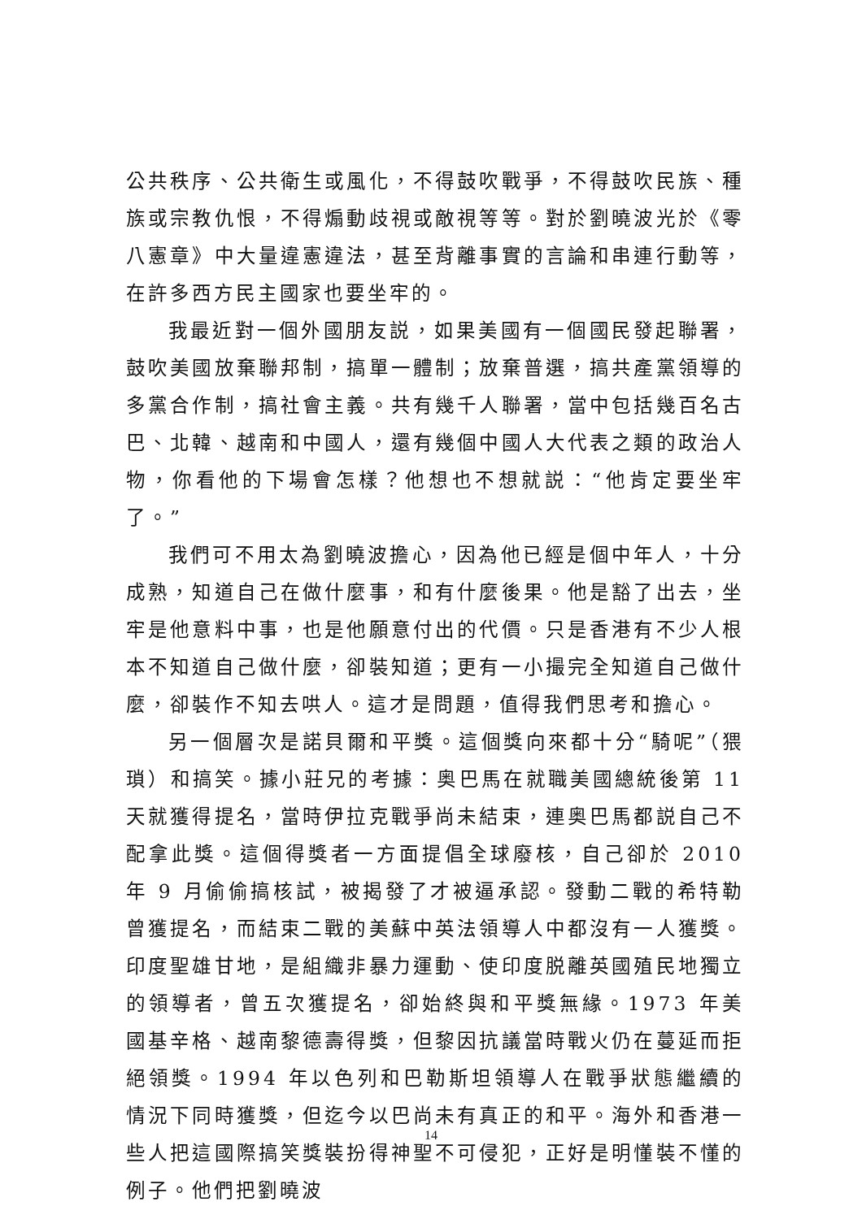公共秩序、公共衛生或風化，不得鼓吹戰爭，不得鼓吹民族、種族或宗教仇恨，不得煽動歧視或敵視等等。對於劉曉波光於《零八憲章》中大量違憲違法，甚至背離事實的言論和串連行動等，在許多西方民主國家也要坐牢的。
我最近對一個外國朋友説，如果美國有一個國民發起聯署，鼓吹美國放棄聯邦制，搞單一體制；放棄普選，搞共產黨領導的多黨合作制，搞社會主義。共有幾千人聯署，當中包括幾百名古巴、北韓、越南和中國人，還有幾個中國人大代表之類的政治人物，你看他的下場會怎樣？他想也不想就説：“他肯定要坐牢了。”
我們可不用太為劉曉波擔心，因為他已經是個中年人，十分成熟，知道自己在做什麼事，和有什麼後果。他是豁了出去，坐牢是他意料中事，也是他願意付出的代價。只是香港有不少人根本不知道自己做什麼，卻裝知道；更有一小撮完全知道自己做什麼，卻裝作不知去哄人。這才是問題，值得我們思考和擔心。
另一個層次是諾貝爾和平獎。這個獎向來都十分“騎呢”（猥瑣）和搞笑。據小莊兄的考據：奥巴馬在就職美國總統後第 11 天就獲得提名，當時伊拉克戰爭尚未結束，連奥巴馬都説自己不配拿此獎。這個得獎者一方面提倡全球廢核，自己卻於 2010 年 9 月偷偷搞核試，被揭發了才被逼承認。發動二戰的希特勒曾獲提名，而結束二戰的美蘇中英法領導人中都沒有一人獲獎。印度聖雄甘地，是組織非暴力運動、使印度脱離英國殖民地獨立的領導者，曾五次獲提名，卻始終與和平獎無緣。1973 年美國基辛格、越南黎德壽得獎，但黎因抗議當時戰火仍在蔓延而拒絕領獎。1994 年以色列和巴勒斯坦領導人在戰爭狀態繼續的情況下同時獲獎，但迄今以巴尚未有真正的和平。海外和香港一些人把這國際搞笑獎裝扮得神聖不可侵犯，正好是明懂裝不懂的例子。他們把劉曉波
14